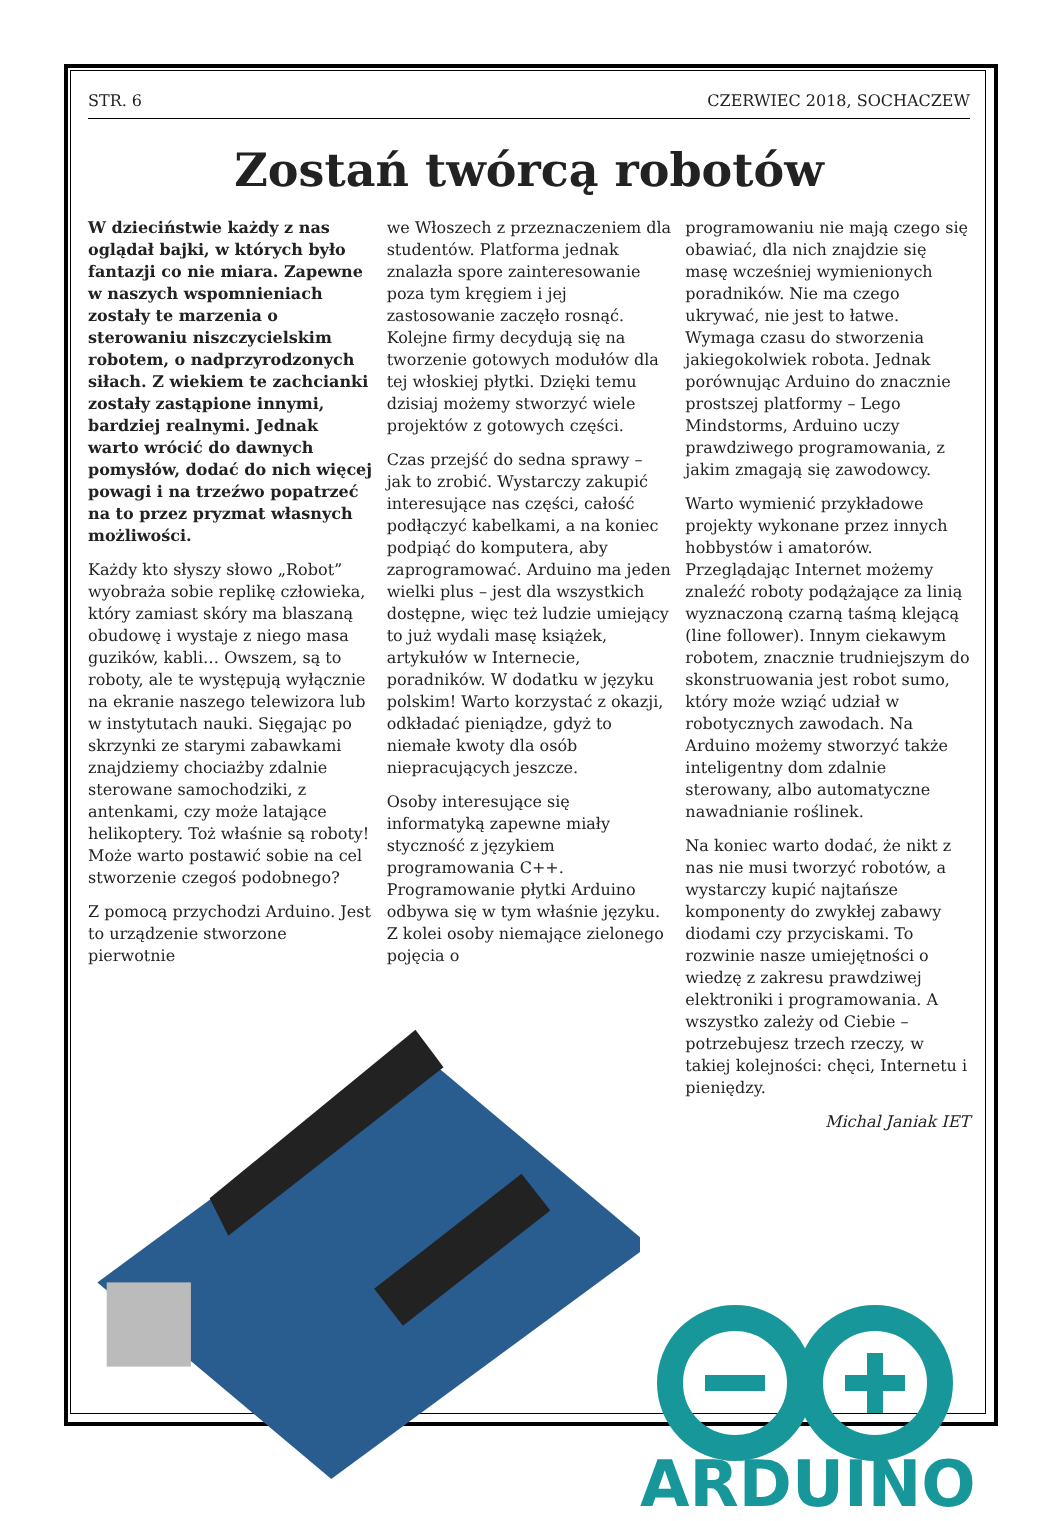STR. 6 CZERWIEC 2018, SOCHACZEW
Zostań twórcą robotów
W dzieciństwie każdy z nas oglądał bajki, w których było fantazji co nie miara. Zapewne w naszych wspomnieniach zostały te marzenia o sterowaniu niszczycielskim robotem, o nadprzyrodzonych siłach. Z wiekiem te zachcianki zostały zastąpione innymi, bardziej realnymi. Jednak warto wrócić do dawnych pomysłów, dodać do nich więcej powagi i na trzeźwo popatrzeć na to przez pryzmat własnych możliwości.
Każdy kto słyszy słowo „Robot” wyobraża sobie replikę człowieka, który zamiast skóry ma blaszaną obudowę i wystaje z niego masa guzików, kabli… Owszem, są to roboty, ale te występują wyłącznie na ekranie naszego telewizora lub w instytutach nauki. Sięgając po skrzynki ze starymi zabawkami znajdziemy chociażby zdalnie sterowane samochodziki, z antenkami, czy może latające helikoptery. Toż właśnie są roboty! Może warto postawić sobie na cel stworzenie czegoś podobnego?
Z pomocą przychodzi Arduino. Jest to urządzenie stworzone pierwotnie
we Włoszech z przeznaczeniem dla studentów. Platforma jednak znalazła spore zainteresowanie poza tym kręgiem i jej zastosowanie zaczęło rosnąć. Kolejne firmy decydują się na tworzenie gotowych modułów dla tej włoskiej płytki. Dzięki temu dzisiaj możemy stworzyć wiele projektów z gotowych części.
Czas przejść do sedna sprawy – jak to zrobić. Wystarczy zakupić interesujące nas części, całość podłączyć kabelkami, a na koniec podpiąć do komputera, aby zaprogramować. Arduino ma jeden wielki plus – jest dla wszystkich dostępne, więc też ludzie umiejący to już wydali masę książek, artykułów w Internecie, poradników. W dodatku w języku polskim! Warto korzystać z okazji, odkładać pieniądze, gdyż to niemałe kwoty dla osób niepracujących jeszcze.
Osoby interesujące się informatyką zapewne miały styczność z językiem programowania C++. Programowanie płytki Arduino odbywa się w tym właśnie języku. Z kolei osoby niemające zielonego pojęcia o
programowaniu nie mają czego się obawiać, dla nich znajdzie się masę wcześniej wymienionych poradników. Nie ma czego ukrywać, nie jest to łatwe. Wymaga czasu do stworzenia jakiegokolwiek robota. Jednak porównując Arduino do znacznie prostszej platformy – Lego Mindstorms, Arduino uczy prawdziwego programowania, z jakim zmagają się zawodowcy.
Warto wymienić przykładowe projekty wykonane przez innych hobbystów i amatorów. Przeglądając Internet możemy znaleźć roboty podążające za linią wyznaczoną czarną taśmą klejącą (line follower). Innym ciekawym robotem, znacznie trudniejszym do skonstruowania jest robot sumo, który może wziąć udział w robotycznych zawodach. Na Arduino możemy stworzyć także inteligentny dom zdalnie sterowany, albo automatyczne nawadnianie roślinek.
Na koniec warto dodać, że nikt z nas nie musi tworzyć robotów, a wystarczy kupić najtańsze komponenty do zwykłej zabawy diodami czy przyciskami. To rozwinie nasze umiejętności o wiedzę z zakresu prawdziwej elektroniki i programowania. A wszystko zależy od Ciebie – potrzebujesz trzech rzeczy, w takiej kolejności: chęci, Internetu i pieniędzy.
Michal Janiak IET
ARDUINO